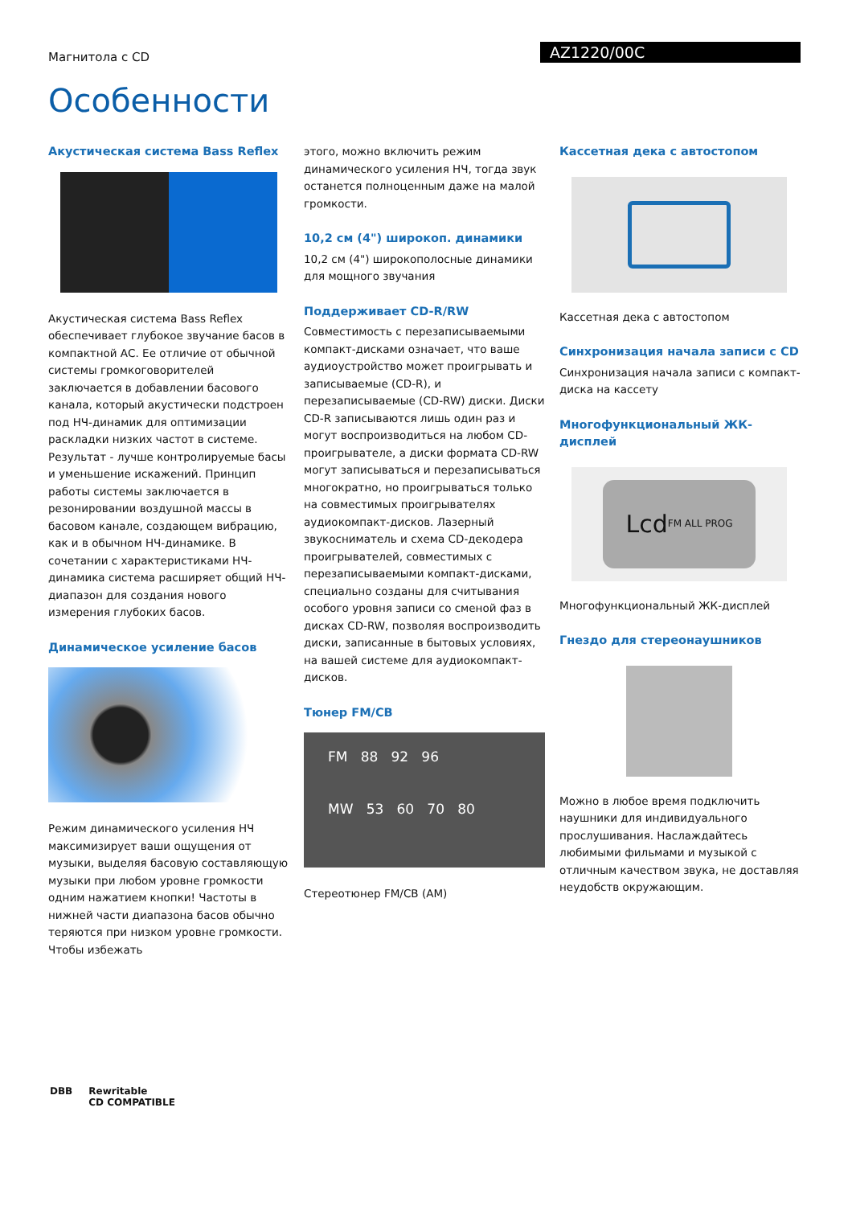Магнитола с CD
AZ1220/00C
Особенности
Акустическая система Bass Reflex
Акустическая система Bass Reflex обеспечивает глубокое звучание басов в компактной АС. Ее отличие от обычной системы громкоговорителей заключается в добавлении басового канала, который акустически подстроен под НЧ-динамик для оптимизации раскладки низких частот в системе. Результат - лучше контролируемые басы и уменьшение искажений. Принцип работы системы заключается в резонировании воздушной массы в басовом канале, создающем вибрацию, как и в обычном НЧ-динамике. В сочетании с характеристиками НЧ-динамика система расширяет общий НЧ-диапазон для создания нового измерения глубоких басов.
Динамическое усиление басов
Режим динамического усиления НЧ максимизирует ваши ощущения от музыки, выделяя басовую составляющую музыки при любом уровне громкости одним нажатием кнопки! Частоты в нижней части диапазона басов обычно теряются при низком уровне громкости. Чтобы избежать
этого, можно включить режим динамического усиления НЧ, тогда звук останется полноценным даже на малой громкости.
10,2 см (4") широкоп. динамики
10,2 см (4") широкополосные динамики для мощного звучания
Поддерживает CD-R/RW
Совместимость с перезаписываемыми компакт-дисками означает, что ваше аудиоустройство может проигрывать и записываемые (CD-R), и перезаписываемые (CD-RW) диски. Диски CD-R записываются лишь один раз и могут воспроизводиться на любом CD-проигрывателе, а диски формата CD-RW могут записываться и перезаписываться многократно, но проигрываться только на совместимых проигрывателях аудиокомпакт-дисков. Лазерный звукосниматель и схема CD-декодера проигрывателей, совместимых с перезаписываемыми компакт-дисками, специально созданы для считывания особого уровня записи со сменой фаз в дисках CD-RW, позволяя воспроизводить диски, записанные в бытовых условиях, на вашей системе для аудиокомпакт-дисков.
Тюнер FM/CB
FM 88 92 96
MW 53 60 70 80
Стереотюнер FM/CB (AM)
Кассетная дека с автостопом
Кассетная дека с автостопом
Синхронизация начала записи с CD
Синхронизация начала записи с компакт-диска на кассету
Многофункциональный ЖК-дисплей
Lcd
FM ALL PROG
Многофункциональный ЖК-дисплей
Гнездо для стереонаушников
Можно в любое время подключить наушники для индивидуального прослушивания. Наслаждайтесь любимыми фильмами и музыкой с отличным качеством звука, не доставляя неудобств окружающим.
DBB Rewritable
CD COMPATIBLE